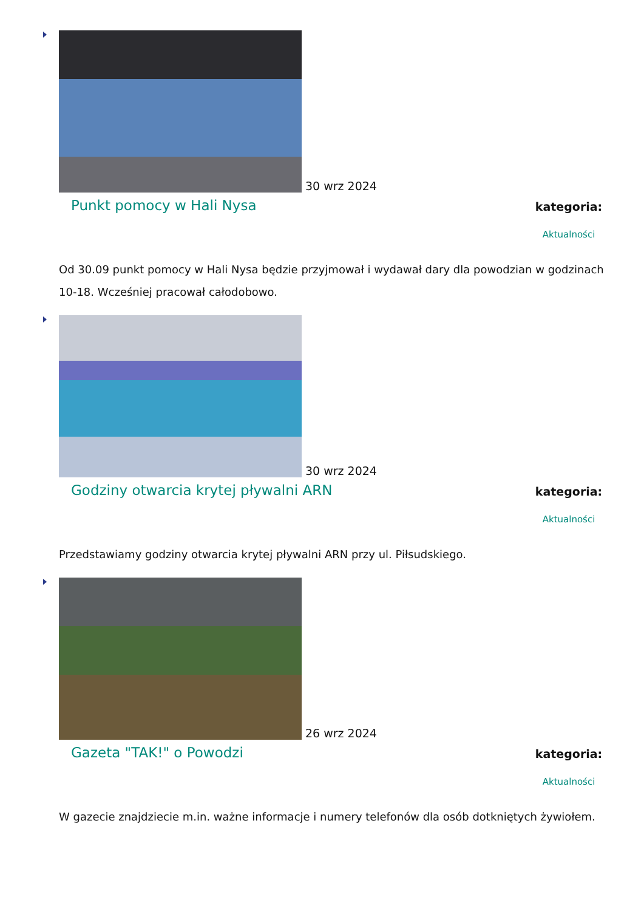30 wrz 2024
Punkt pomocy w Hali Nysa
kategoria:
Aktualności
Od 30.09 punkt pomocy w Hali Nysa będzie przyjmował i wydawał dary dla powodzian w godzinach 10-18. Wcześniej pracował całodobowo.
30 wrz 2024
Godziny otwarcia krytej pływalni ARN
kategoria:
Aktualności
Przedstawiamy godziny otwarcia krytej pływalni ARN przy ul. Piłsudskiego.
26 wrz 2024
Gazeta "TAK!" o Powodzi
kategoria:
Aktualności
W gazecie znajdziecie m.in. ważne informacje i numery telefonów dla osób dotkniętych żywiołem.